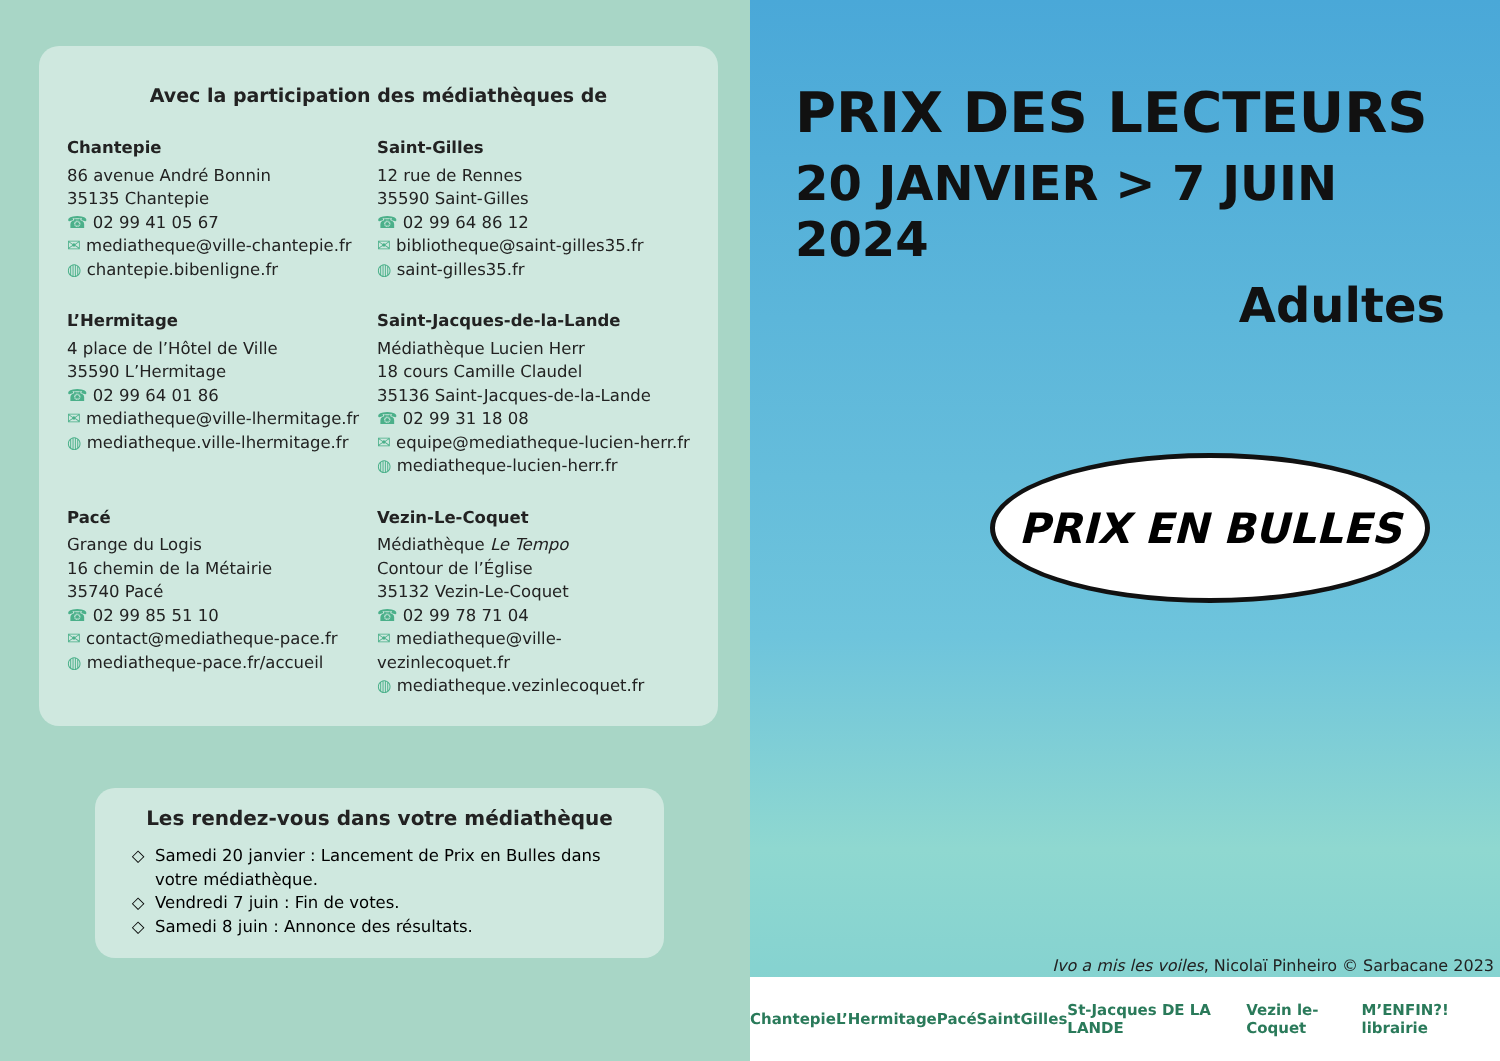Avec la participation des médiathèques de
Chantepie
86 avenue André Bonnin
35135 Chantepie
☎ 02 99 41 05 67
✉ mediatheque@ville-chantepie.fr
◍ chantepie.bibenligne.fr
Saint-Gilles
12 rue de Rennes
35590 Saint-Gilles
☎ 02 99 64 86 12
✉ bibliotheque@saint-gilles35.fr
◍ saint-gilles35.fr
L’Hermitage
4 place de l’Hôtel de Ville
35590 L’Hermitage
☎ 02 99 64 01 86
✉ mediatheque@ville-lhermitage.fr
◍ mediatheque.ville-lhermitage.fr
Saint-Jacques-de-la-Lande
Médiathèque Lucien Herr
18 cours Camille Claudel
35136 Saint-Jacques-de-la-Lande
☎ 02 99 31 18 08
✉ equipe@mediatheque-lucien-herr.fr
◍ mediatheque-lucien-herr.fr
Pacé
Grange du Logis
16 chemin de la Métairie
35740 Pacé
☎ 02 99 85 51 10
✉ contact@mediatheque-pace.fr
◍ mediatheque-pace.fr/accueil
Vezin-Le-Coquet
Médiathèque Le Tempo
Contour de l’Église
35132 Vezin-Le-Coquet
☎ 02 99 78 71 04
✉ mediatheque@ville-vezinlecoquet.fr
◍ mediatheque.vezinlecoquet.fr
Les rendez-vous dans votre médiathèque
Samedi 20 janvier : Lancement de Prix en Bulles dans votre médiathèque.
Vendredi 7 juin : Fin de votes.
Samedi 8 juin : Annonce des résultats.
PRIX DES LECTEURS
20 JANVIER > 7 JUIN 2024
Adultes
PRIX EN BULLES
Ivo a mis les voiles, Nicolaï Pinheiro © Sarbacane 2023
Chantepie L’Hermitage Pacé SaintGilles St-Jacques DE LA LANDE Vezin le-Coquet M’ENFIN?! librairie